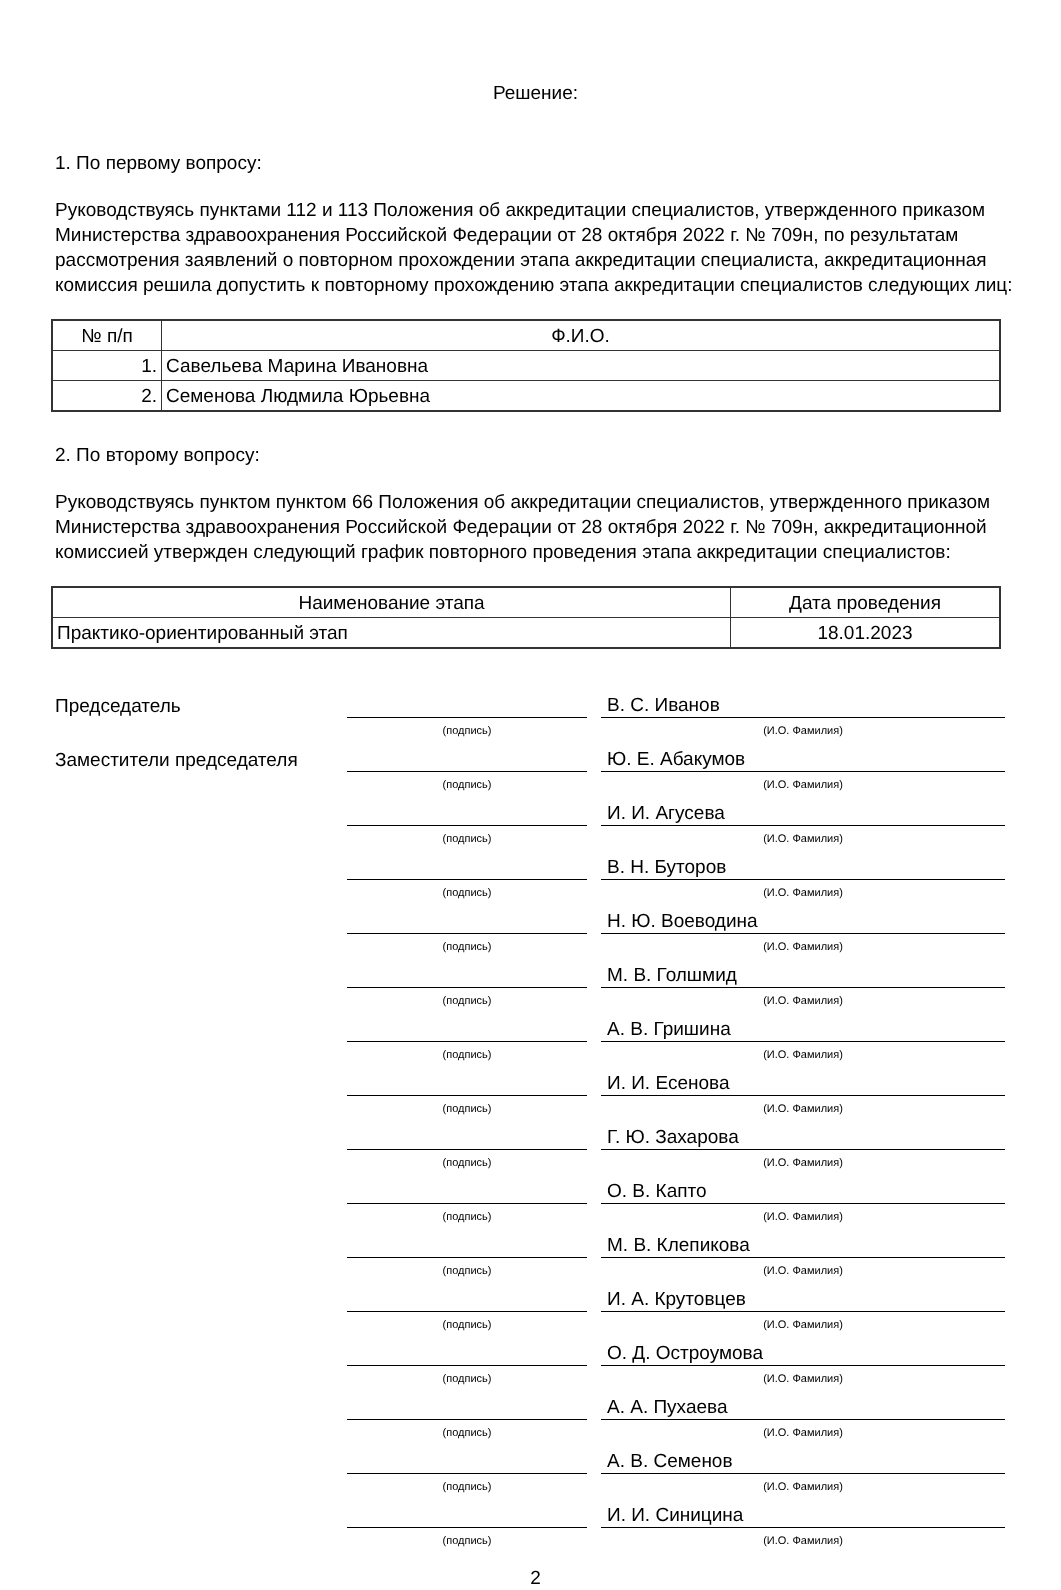Решение:
1. По первому вопросу:
Руководствуясь пунктами 112 и 113 Положения об аккредитации специалистов, утвержденного приказом Министерства здравоохранения Российской Федерации от 28 октября 2022 г. № 709н, по результатам рассмотрения заявлений о повторном прохождении этапа аккредитации специалиста, аккредитационная комиссия решила допустить к повторному прохождению этапа аккредитации специалистов следующих лиц:
| № п/п | Ф.И.О. |
| --- | --- |
| 1. | Савельева Марина Ивановна |
| 2. | Семенова Людмила Юрьевна |
2. По второму вопросу:
Руководствуясь пунктом пунктом 66 Положения об аккредитации специалистов, утвержденного приказом Министерства здравоохранения Российской Федерации от 28 октября 2022 г. № 709н, аккредитационной комиссией утвержден следующий график повторного проведения этапа аккредитации специалистов:
| Наименование этапа | Дата проведения |
| --- | --- |
| Практико-ориентированный этап | 18.01.2023 |
| Председатель | | | В. С. Иванов |
| | (подпись) | | (И.О. Фамилия) |
| Заместители председателя | | | Ю. Е. Абакумов |
| | (подпись) | | (И.О. Фамилия) |
| | | | И. И. Агусева |
| | (подпись) | | (И.О. Фамилия) |
| | | | В. Н. Буторов |
| | (подпись) | | (И.О. Фамилия) |
| | | | Н. Ю. Воеводина |
| | (подпись) | | (И.О. Фамилия) |
| | | | М. В. Голшмид |
| | (подпись) | | (И.О. Фамилия) |
| | | | А. В. Гришина |
| | (подпись) | | (И.О. Фамилия) |
| | | | И. И. Есенова |
| | (подпись) | | (И.О. Фамилия) |
| | | | Г. Ю. Захарова |
| | (подпись) | | (И.О. Фамилия) |
| | | | О. В. Капто |
| | (подпись) | | (И.О. Фамилия) |
| | | | М. В. Клепикова |
| | (подпись) | | (И.О. Фамилия) |
| | | | И. А. Крутовцев |
| | (подпись) | | (И.О. Фамилия) |
| | | | О. Д. Остроумова |
| | (подпись) | | (И.О. Фамилия) |
| | | | А. А. Пухаева |
| | (подпись) | | (И.О. Фамилия) |
| | | | А. В. Семенов |
| | (подпись) | | (И.О. Фамилия) |
| | | | И. И. Синицина |
| | (подпись) | | (И.О. Фамилия) |
2